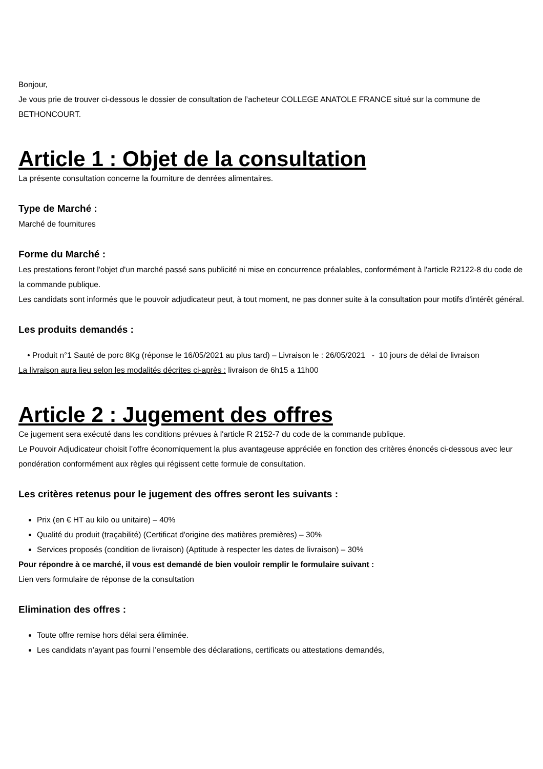Bonjour,
Je vous prie de trouver ci-dessous le dossier de consultation de l’acheteur COLLEGE ANATOLE FRANCE situé sur la commune de BETHONCOURT.
Article 1 : Objet de la consultation
La présente consultation concerne la fourniture de denrées alimentaires.
Type de Marché :
Marché de fournitures
Forme du Marché :
Les prestations feront l'objet d'un marché passé sans publicité ni mise en concurrence préalables, conformément à l'article R2122-8 du code de la commande publique.
Les candidats sont informés que le pouvoir adjudicateur peut, à tout moment, ne pas donner suite à la consultation pour motifs d'intérêt général.
Les produits demandés :
• Produit n°1 Sauté de porc 8Kg (réponse le 16/05/2021 au plus tard) – Livraison le : 26/05/2021 - 10 jours de délai de livraison
La livraison aura lieu selon les modalités décrites ci-après : livraison de 6h15 a 11h00
Article 2 : Jugement des offres
Ce jugement sera exécuté dans les conditions prévues à l'article R 2152-7 du code de la commande publique.
Le Pouvoir Adjudicateur choisit l’offre économiquement la plus avantageuse appréciée en fonction des critères énoncés ci-dessous avec leur pondération conformément aux règles qui régissent cette formule de consultation.
Les critères retenus pour le jugement des offres seront les suivants :
Prix (en € HT au kilo ou unitaire) – 40%
Qualité du produit (traçabilité) (Certificat d'origine des matières premières) – 30%
Services proposés (condition de livraison) (Aptitude à respecter les dates de livraison) – 30%
Pour répondre à ce marché, il vous est demandé de bien vouloir remplir le formulaire suivant :
Lien vers formulaire de réponse de la consultation
Elimination des offres :
Toute offre remise hors délai sera éliminée.
Les candidats n’ayant pas fourni l’ensemble des déclarations, certificats ou attestations demandés,